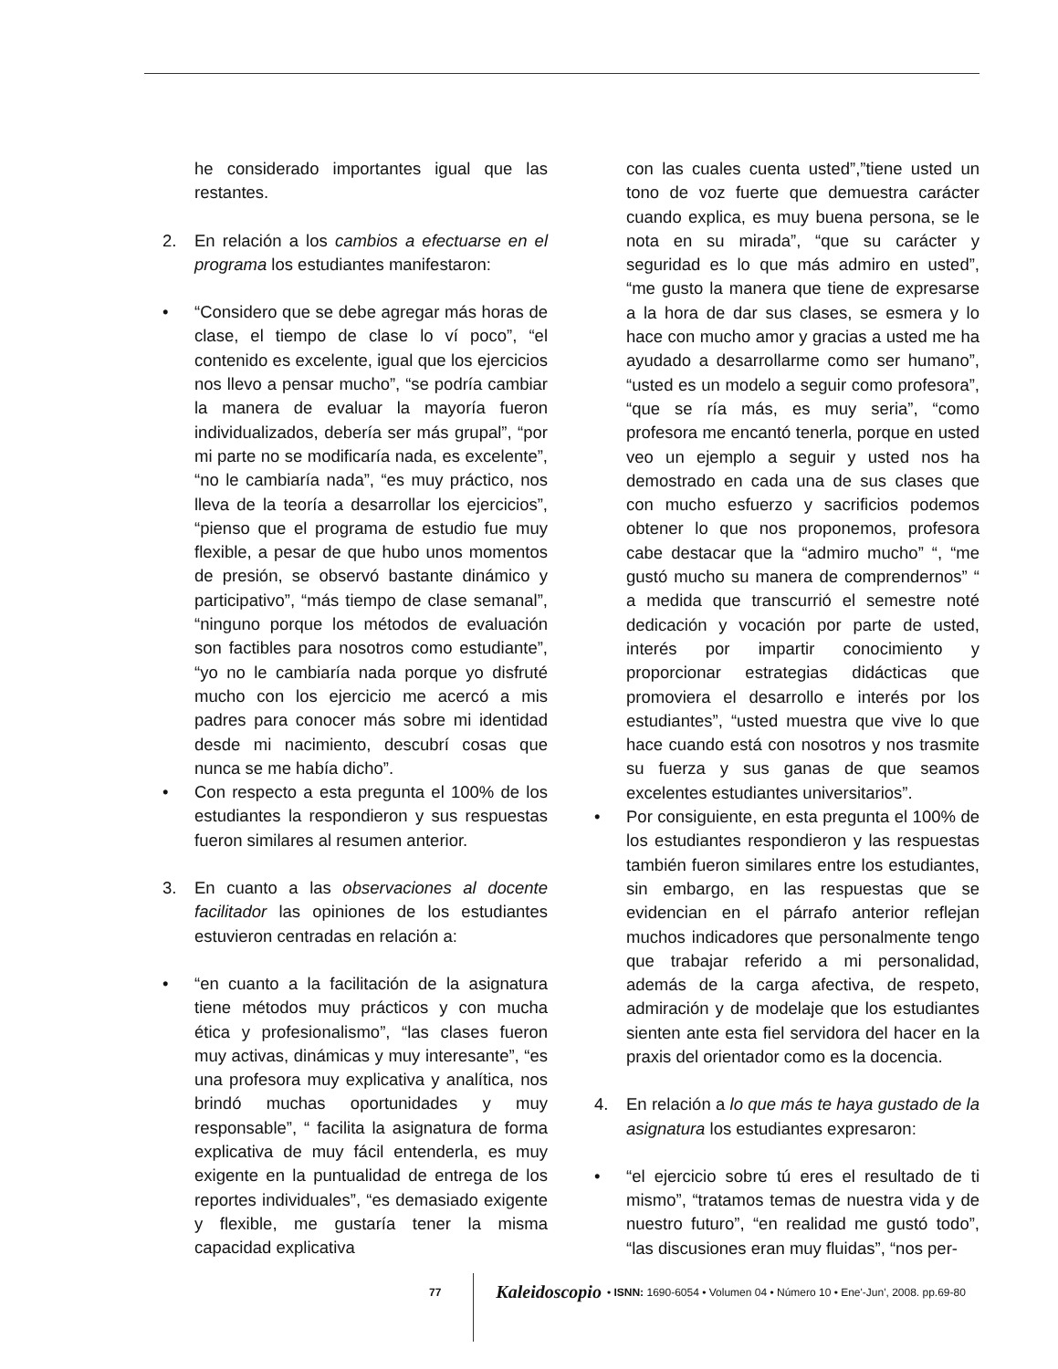he considerado importantes igual que las restantes.
2. En relación a los cambios a efectuarse en el programa los estudiantes manifestaron:
• “Considero que se debe agregar más horas de clase, el tiempo de clase lo ví poco”, “el contenido es excelente, igual que los ejercicios nos llevo a pensar mucho”, “se podría cambiar la manera de evaluar la mayoría fueron individualizados, debería ser más grupal”, “por mi parte no se modificaría nada, es excelente”, “no le cambiaría nada”, “es muy práctico, nos lleva de la teoría a desarrollar los ejercicios”, “pienso que el programa de estudio fue muy flexible, a pesar de que hubo unos momentos de presión, se observó bastante dinámico y participativo”, “más tiempo de clase semanal”, “ninguno porque los métodos de evaluación son factibles para nosotros como estudiante”, “yo no le cambiaría nada porque yo disfruté mucho con los ejercicio me acercó a mis padres para conocer más sobre mi identidad desde mi nacimiento, descubrí cosas que nunca se me había dicho”.
• Con respecto a esta pregunta el 100% de los estudiantes la respondieron y sus respuestas fueron similares al resumen anterior.
3. En cuanto a las observaciones al docente facilitador las opiniones de los estudiantes estuvieron centradas en relación a:
• “en cuanto a la facilitación de la asignatura tiene métodos muy prácticos y con mucha ética y profesionalismo”, “las clases fueron muy activas, dinámicas y muy interesante”, “es una profesora muy explicativa y analítica, nos brindó muchas oportunidades y muy responsable”, “ facilita la asignatura de forma explicativa de muy fácil entenderla, es muy exigente en la puntualidad de entrega de los reportes individuales”, “es demasiado exigente y flexible, me gustaría tener la misma capacidad explicativa
con las cuales cuenta usted”,”tiene usted un tono de voz fuerte que demuestra carácter cuando explica, es muy buena persona, se le nota en su mirada”, “que su carácter y seguridad es lo que más admiro en usted”, “me gusto la manera que tiene de expresarse a la hora de dar sus clases, se esmera y lo hace con mucho amor y gracias a usted me ha ayudado a desarrollarme como ser humano”, “usted es un modelo a seguir como profesora”, “que se ría más, es muy seria”, “como profesora me encantó tenerla, porque en usted veo un ejemplo a seguir y usted nos ha demostrado en cada una de sus clases que con mucho esfuerzo y sacrificios podemos obtener lo que nos proponemos, profesora cabe destacar que la “admiro mucho” “, “me gustó mucho su manera de comprendernos” “ a medida que transcurrió el semestre noté dedicación y vocación por parte de usted, interés por impartir conocimiento y proporcionar estrategias didácticas que promoviera el desarrollo e interés por los estudiantes”, “usted muestra que vive lo que hace cuando está con nosotros y nos trasmite su fuerza y sus ganas de que seamos excelentes estudiantes universitarios”.
• Por consiguiente, en esta pregunta el 100% de los estudiantes respondieron y las respuestas también fueron similares entre los estudiantes, sin embargo, en las respuestas que se evidencian en el párrafo anterior reflejan muchos indicadores que personalmente tengo que trabajar referido a mi personalidad, además de la carga afectiva, de respeto, admiración y de modelaje que los estudiantes sienten ante esta fiel servidora del hacer en la praxis del orientador como es la docencia.
4. En relación a lo que más te haya gustado de la asignatura los estudiantes expresaron:
• “el ejercicio sobre tú eres el resultado de ti mismo”, “tratamos temas de nuestra vida y de nuestro futuro”, “en realidad me gustó todo”, “las discusiones eran muy fluidas”, “nos per-
77 Kaleidoscopio • ISNN: 1690-6054 • Volumen 04 • Número 10 • Ene'-Jun', 2008. pp.69-80